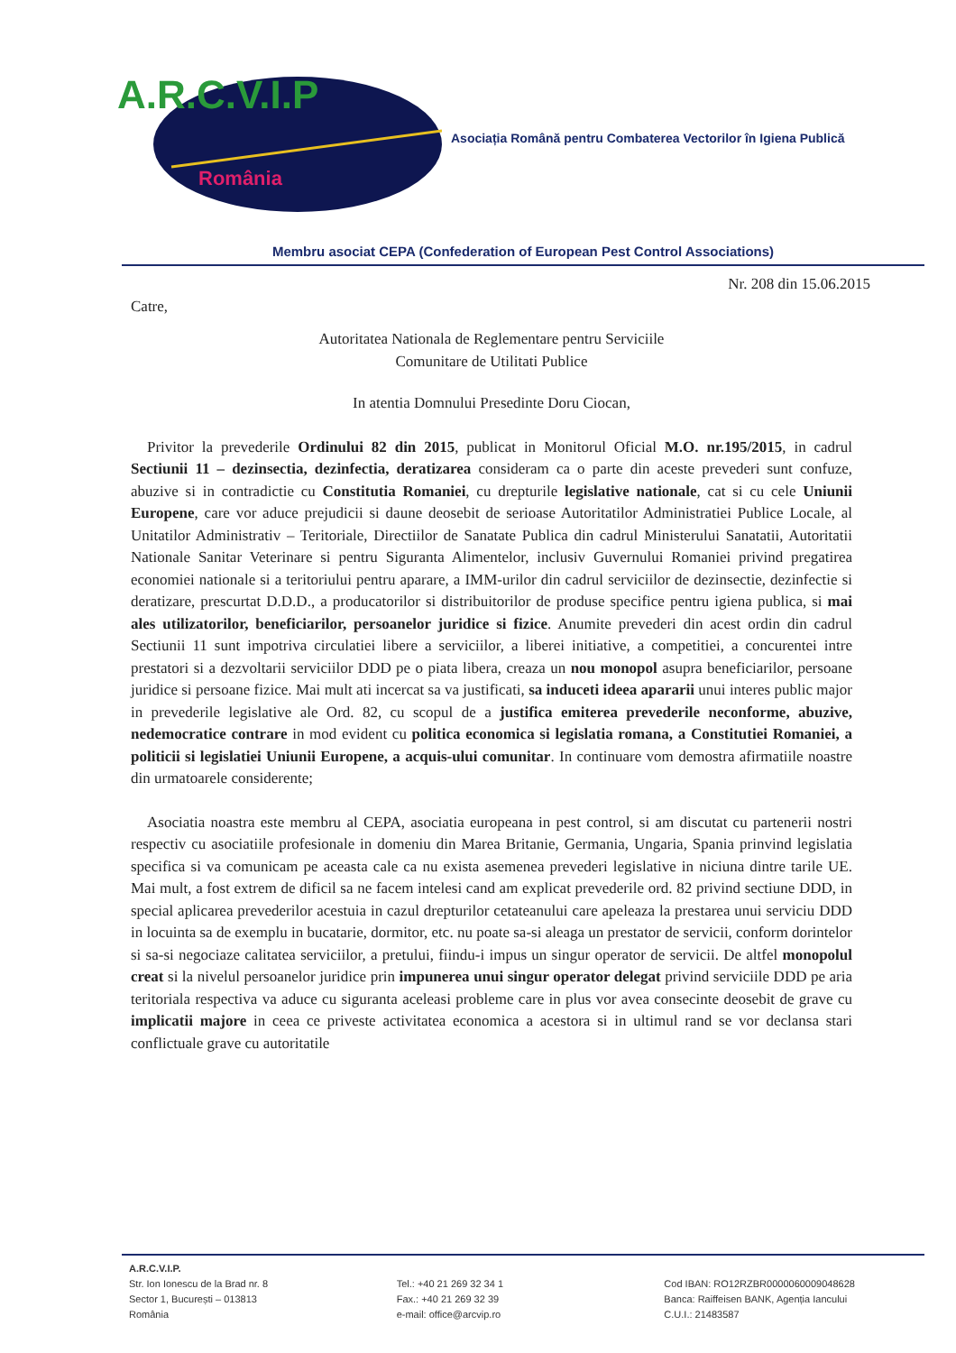A.R.C.V.I.P
România
Asociația Română pentru Combaterea Vectorilor în Igiena Publică
Membru asociat CEPA (Confederation of European Pest Control Associations)
Nr. 208 din 15.06.2015
Catre,
Autoritatea Nationala de Reglementare pentru Serviciile
Comunitare de Utilitati Publice
In atentia Domnului Presedinte Doru Ciocan,
Privitor la prevederile Ordinului 82 din 2015, publicat in Monitorul Oficial M.O. nr.195/2015, in cadrul Sectiunii 11 – dezinsectia, dezinfectia, deratizarea consideram ca o parte din aceste prevederi sunt confuze, abuzive si in contradictie cu Constitutia Romaniei, cu drepturile legislative nationale, cat si cu cele Uniunii Europene, care vor aduce prejudicii si daune deosebit de serioase Autoritatilor Administratiei Publice Locale, al Unitatilor Administrativ – Teritoriale, Directiilor de Sanatate Publica din cadrul Ministerului Sanatatii, Autoritatii Nationale Sanitar Veterinare si pentru Siguranta Alimentelor, inclusiv Guvernului Romaniei privind pregatirea economiei nationale si a teritoriului pentru aparare, a IMM-urilor din cadrul serviciilor de dezinsectie, dezinfectie si deratizare, prescurtat D.D.D., a producatorilor si distribuitorilor de produse specifice pentru igiena publica, si mai ales utilizatorilor, beneficiarilor, persoanelor juridice si fizice. Anumite prevederi din acest ordin din cadrul Sectiunii 11 sunt impotriva circulatiei libere a serviciilor, a liberei initiative, a competitiei, a concurentei intre prestatori si a dezvoltarii serviciilor DDD pe o piata libera, creaza un nou monopol asupra beneficiarilor, persoane juridice si persoane fizice. Mai mult ati incercat sa va justificati, sa induceti ideea apararii unui interes public major in prevederile legislative ale Ord. 82, cu scopul de a justifica emiterea prevederile neconforme, abuzive, nedemocratice contrare in mod evident cu politica economica si legislatia romana, a Constitutiei Romaniei, a politicii si legislatiei Uniunii Europene, a acquis-ului comunitar. In continuare vom demostra afirmatiile noastre din urmatoarele considerente;
Asociatia noastra este membru al CEPA, asociatia europeana in pest control, si am discutat cu partenerii nostri respectiv cu asociatiile profesionale in domeniu din Marea Britanie, Germania, Ungaria, Spania prinvind legislatia specifica si va comunicam pe aceasta cale ca nu exista asemenea prevederi legislative in niciuna dintre tarile UE. Mai mult, a fost extrem de dificil sa ne facem intelesi cand am explicat prevederile ord. 82 privind sectiune DDD, in special aplicarea prevederilor acestuia in cazul drepturilor cetateanului care apeleaza la prestarea unui serviciu DDD in locuinta sa de exemplu in bucatarie, dormitor, etc. nu poate sa-si aleaga un prestator de servicii, conform dorintelor si sa-si negociaze calitatea serviciilor, a pretului, fiindu-i impus un singur operator de servicii. De altfel monopolul creat si la nivelul persoanelor juridice prin impunerea unui singur operator delegat privind serviciile DDD pe aria teritoriala respectiva va aduce cu siguranta aceleasi probleme care in plus vor avea consecinte deosebit de grave cu implicatii majore in ceea ce priveste activitatea economica a acestora si in ultimul rand se vor declansa stari conflictuale grave cu autoritatile
A.R.C.V.I.P.
Str. Ion Ionescu de la Brad nr. 8
Sector 1, București – 013813
România
Tel.: +40 21 269 32 34 1
Fax.: +40 21 269 32 39
e-mail: office@arcvip.ro
Cod IBAN: RO12RZBR0000060009048628
Banca: Raiffeisen BANK, Agenția Iancului
C.U.I.: 21483587